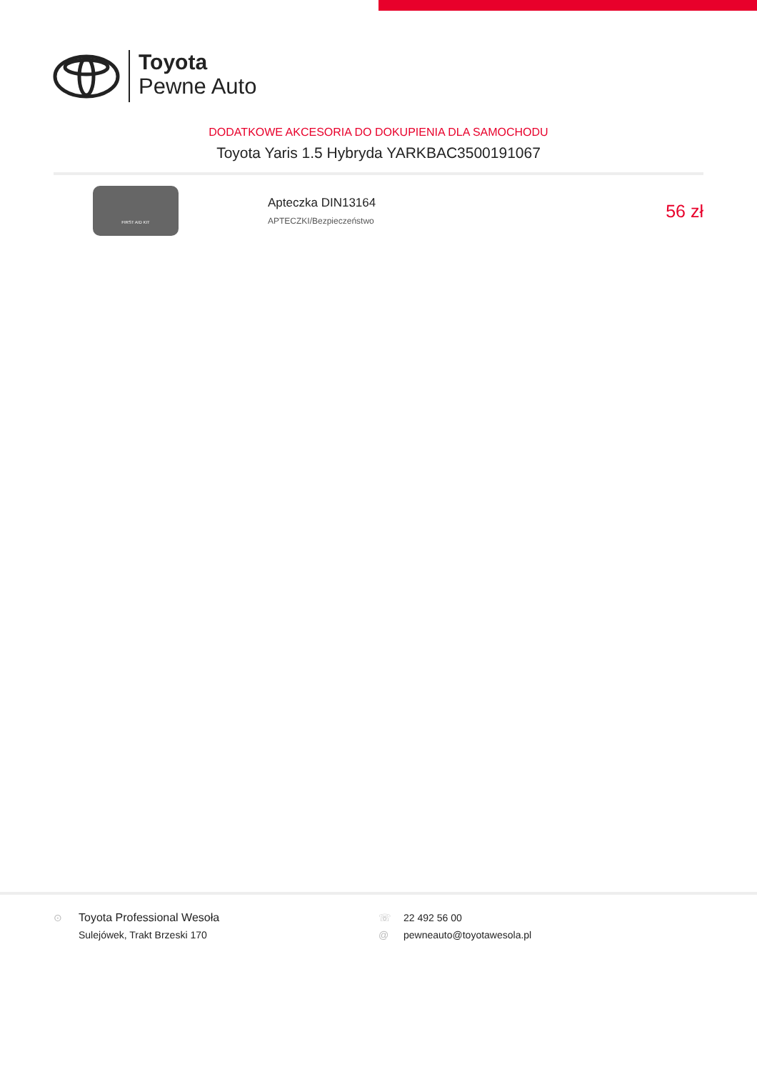Toyota
Pewne Auto
DODATKOWE AKCESORIA DO DOKUPIENIA DLA SAMOCHODU
Toyota Yaris 1.5 Hybryda YARKBAC3500191067
FIRST AID KIT
Apteczka DIN13164
APTECZKI/Bezpieczeństwo
56 zł
⊙ Toyota Professional Wesoła
Sulejówek, Trakt Brzeski 170
☏ 22 492 56 00
@ pewneauto@toyotawesola.pl